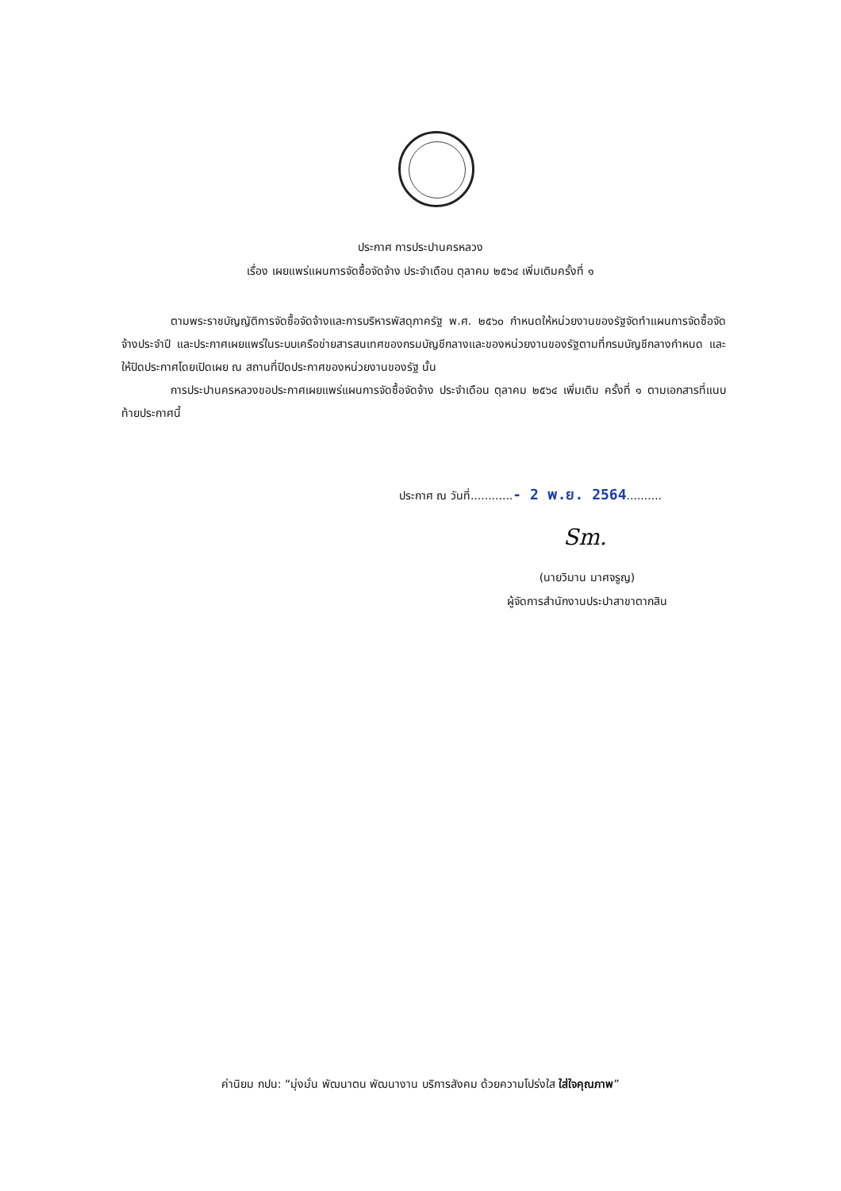ประกาศ การประปานครหลวง
เรื่อง เผยแพร่แผนการจัดซื้อจัดจ้าง ประจำเดือน ตุลาคม ๒๕๖๔ เพิ่มเติมครั้งที่ ๑
ตามพระราชบัญญัติการจัดซื้อจัดจ้างและการบริหารพัสดุภาครัฐ พ.ศ. ๒๕๖๐ กำหนดให้หน่วยงานของรัฐจัดทำแผนการจัดซื้อจัดจ้างประจำปี และประกาศเผยแพร่ในระบบเครือข่ายสารสนเทศของกรมบัญชีกลางและของหน่วยงานของรัฐตามที่กรมบัญชีกลางกำหนด และให้ปิดประกาศโดยเปิดเผย ณ สถานที่ปิดประกาศของหน่วยงานของรัฐ นั้น
การประปานครหลวงขอประกาศเผยแพร่แผนการจัดซื้อจัดจ้าง ประจำเดือน ตุลาคม ๒๕๖๔ เพิ่มเติม ครั้งที่ ๑ ตามเอกสารที่แนบท้ายประกาศนี้
ประกาศ ณ วันที่............- 2 พ.ย. 2564..........
Sm.
(นายวิมาน มาศจรูญ)
ผู้จัดการสำนักงานประปาสาขาตากสิน
ค่านิยม กปน: “มุ่งมั่น พัฒนาตน พัฒนางาน บริการสังคม ด้วยความโปร่งใส ใส่ใจคุณภาพ”